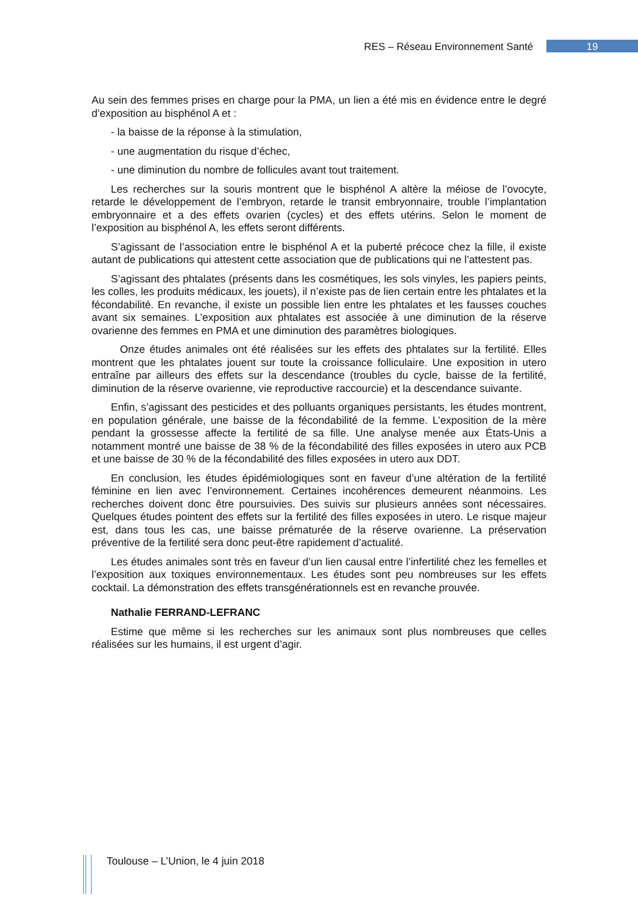RES – Réseau Environnement Santé 19
Au sein des femmes prises en charge pour la PMA, un lien a été mis en évidence entre le degré d’exposition au bisphénol A et :
- la baisse de la réponse à la stimulation,
- une augmentation du risque d’échec,
- une diminution du nombre de follicules avant tout traitement.
Les recherches sur la souris montrent que le bisphénol A altère la méiose de l’ovocyte, retarde le développement de l’embryon, retarde le transit embryonnaire, trouble l’implantation embryonnaire et a des effets ovarien (cycles) et des effets utérins. Selon le moment de l’exposition au bisphénol A, les effets seront différents.
S’agissant de l’association entre le bisphénol A et la puberté précoce chez la fille, il existe autant de publications qui attestent cette association que de publications qui ne l’attestent pas.
S’agissant des phtalates (présents dans les cosmétiques, les sols vinyles, les papiers peints, les colles, les produits médicaux, les jouets), il n’existe pas de lien certain entre les phtalates et la fécondabilité. En revanche, il existe un possible lien entre les phtalates et les fausses couches avant six semaines. L’exposition aux phtalates est associée à une diminution de la réserve ovarienne des femmes en PMA et une diminution des paramètres biologiques.
Onze études animales ont été réalisées sur les effets des phtalates sur la fertilité. Elles montrent que les phtalates jouent sur toute la croissance folliculaire. Une exposition in utero entraîne par ailleurs des effets sur la descendance (troubles du cycle, baisse de la fertilité, diminution de la réserve ovarienne, vie reproductive raccourcie) et la descendance suivante.
Enfin, s’agissant des pesticides et des polluants organiques persistants, les études montrent, en population générale, une baisse de la fécondabilité de la femme. L’exposition de la mère pendant la grossesse affecte la fertilité de sa fille. Une analyse menée aux États-Unis a notamment montré une baisse de 38 % de la fécondabilité des filles exposées in utero aux PCB et une baisse de 30 % de la fécondabilité des filles exposées in utero aux DDT.
En conclusion, les études épidémiologiques sont en faveur d’une altération de la fertilité féminine en lien avec l’environnement. Certaines incohérences demeurent néanmoins. Les recherches doivent donc être poursuivies. Des suivis sur plusieurs années sont nécessaires. Quelques études pointent des effets sur la fertilité des filles exposées in utero. Le risque majeur est, dans tous les cas, une baisse prématurée de la réserve ovarienne. La préservation préventive de la fertilité sera donc peut-être rapidement d’actualité.
Les études animales sont très en faveur d’un lien causal entre l’infertilité chez les femelles et l’exposition aux toxiques environnementaux. Les études sont peu nombreuses sur les effets cocktail. La démonstration des effets transgénérationnels est en revanche prouvée.
Nathalie FERRAND-LEFRANC
Estime que même si les recherches sur les animaux sont plus nombreuses que celles réalisées sur les humains, il est urgent d’agir.
Toulouse – L’Union, le 4 juin 2018